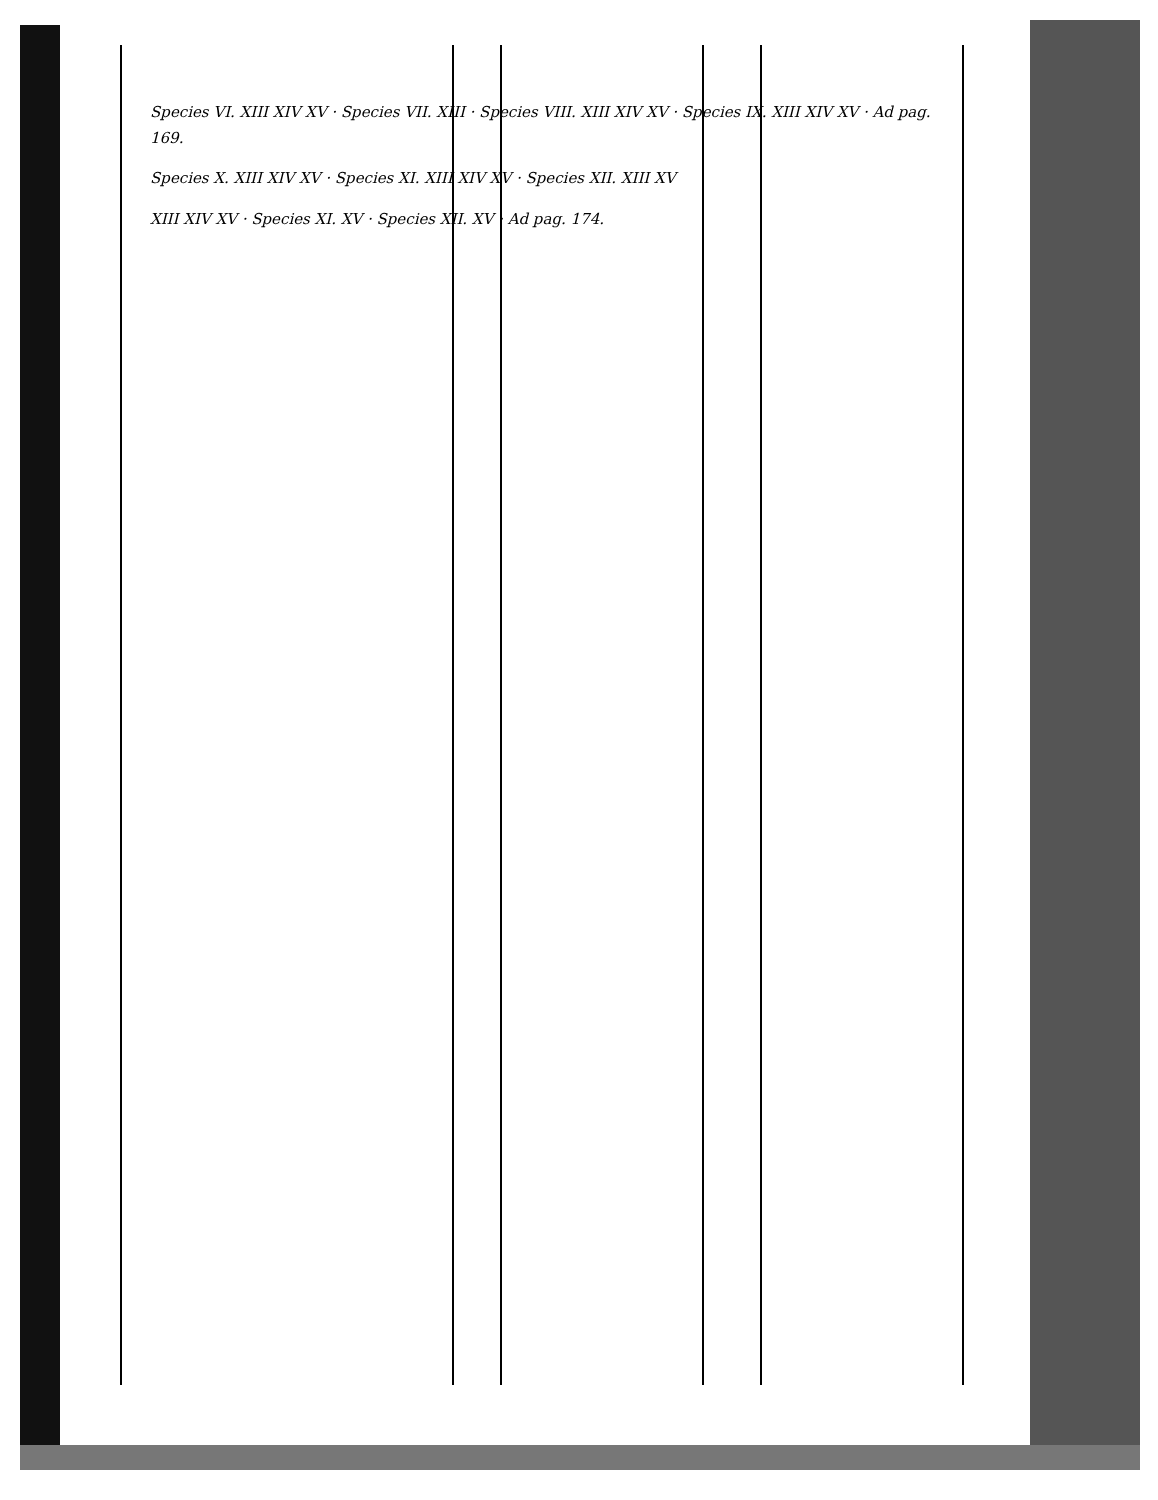Species VI. XIII XIV XV · Species VII. XIII · Species VIII. XIII XIV XV · Species IX. XIII XIV XV · Ad pag. 169.
Species X. XIII XIV XV · Species XI. XIII XIV XV · Species XII. XIII XV
XIII XIV XV · Species XI. XV · Species XII. XV · Ad pag. 174.